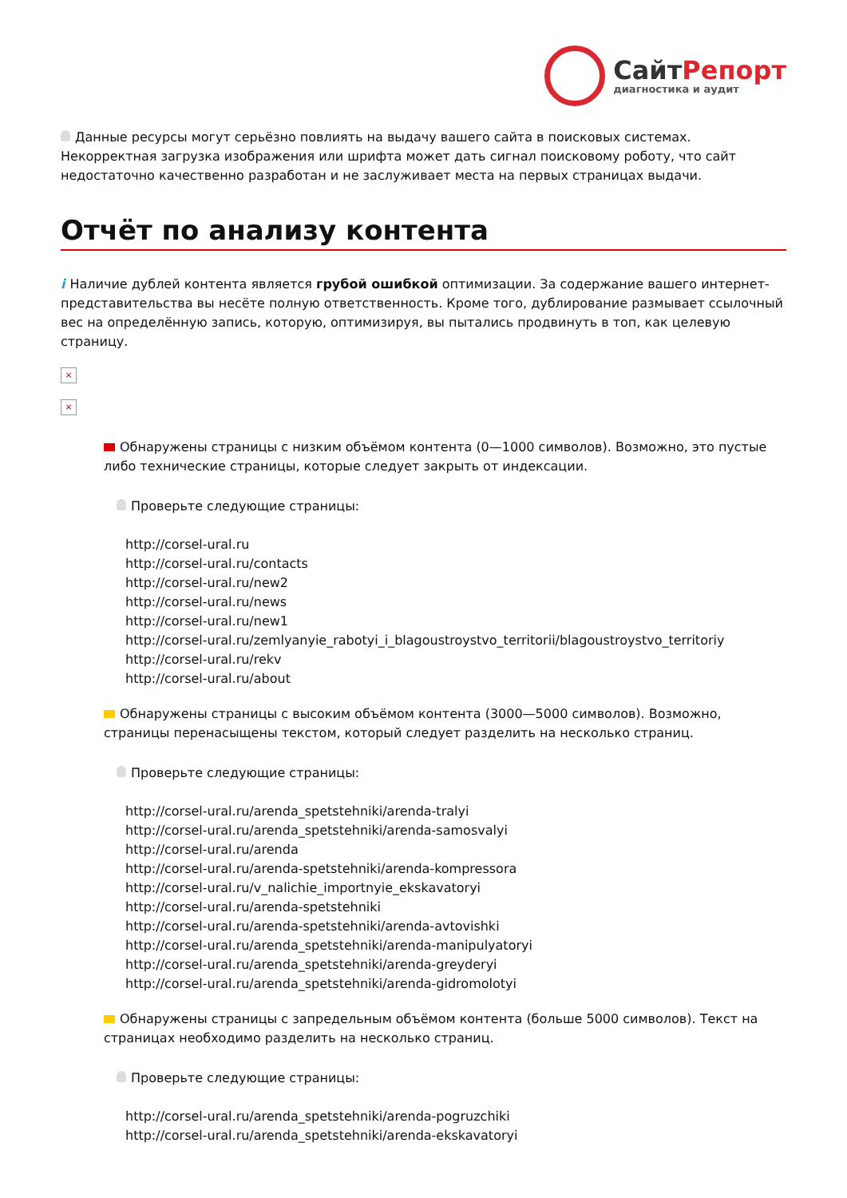СайтРепорт
диагностика и аудит
Данные ресурсы могут серьёзно повлиять на выдачу вашего сайта в поисковых системах. Некорректная загрузка изображения или шрифта может дать сигнал поисковому роботу, что сайт недостаточно качественно разработан и не заслуживает места на первых страницах выдачи.
Отчёт по анализу контента
i Наличие дублей контента является грубой ошибкой оптимизации. За содержание вашего интернет-представительства вы несёте полную ответственность. Кроме того, дублирование размывает ссылочный вес на определённую запись, которую, оптимизируя, вы пытались продвинуть в топ, как целевую страницу.
×
×
Обнаружены страницы с низким объёмом контента (0—1000 символов). Возможно, это пустые либо технические страницы, которые следует закрыть от индексации.
Проверьте следующие страницы:
http://corsel-ural.ru
http://corsel-ural.ru/contacts
http://corsel-ural.ru/new2
http://corsel-ural.ru/news
http://corsel-ural.ru/new1
http://corsel-ural.ru/zemlyanyie_rabotyi_i_blagoustroystvo_territorii/blagoustroystvo_territoriy
http://corsel-ural.ru/rekv
http://corsel-ural.ru/about
Обнаружены страницы с высоким объёмом контента (3000—5000 символов). Возможно, страницы перенасыщены текстом, который следует разделить на несколько страниц.
Проверьте следующие страницы:
http://corsel-ural.ru/arenda_spetstehniki/arenda-tralyi
http://corsel-ural.ru/arenda_spetstehniki/arenda-samosvalyi
http://corsel-ural.ru/arenda
http://corsel-ural.ru/arenda-spetstehniki/arenda-kompressora
http://corsel-ural.ru/v_nalichie_importnyie_ekskavatoryi
http://corsel-ural.ru/arenda-spetstehniki
http://corsel-ural.ru/arenda-spetstehniki/arenda-avtovishki
http://corsel-ural.ru/arenda_spetstehniki/arenda-manipulyatoryi
http://corsel-ural.ru/arenda_spetstehniki/arenda-greyderyi
http://corsel-ural.ru/arenda_spetstehniki/arenda-gidromolotyi
Обнаружены страницы с запредельным объёмом контента (больше 5000 символов). Текст на страницах необходимо разделить на несколько страниц.
Проверьте следующие страницы:
http://corsel-ural.ru/arenda_spetstehniki/arenda-pogruzchiki
http://corsel-ural.ru/arenda_spetstehniki/arenda-ekskavatoryi